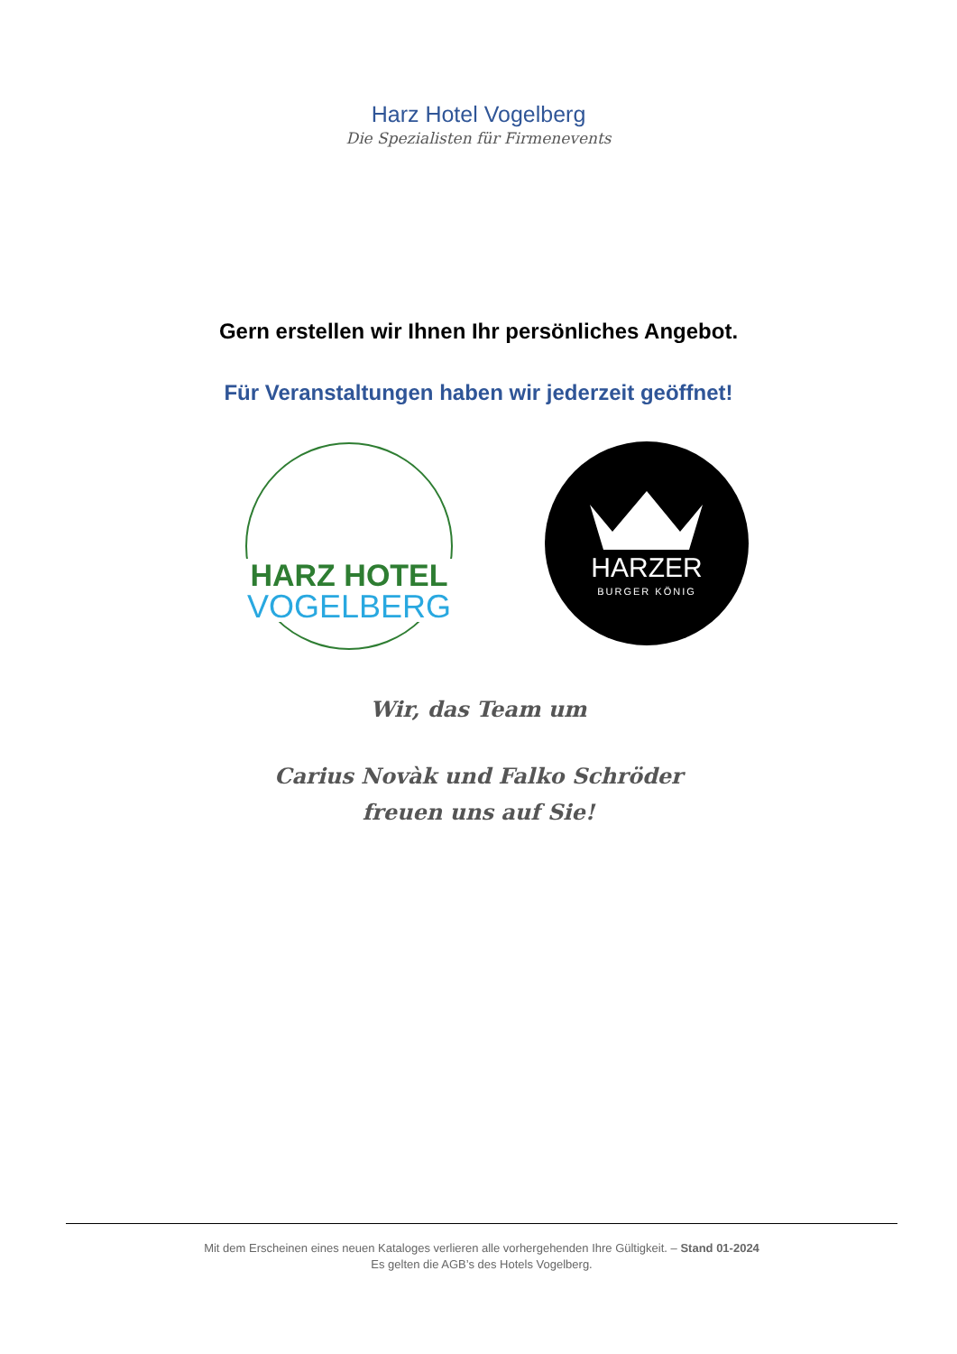Harz Hotel Vogelberg
Die Spezialisten für Firmenevents
Gern erstellen wir Ihnen Ihr persönliches Angebot.
Für Veranstaltungen haben wir jederzeit geöffnet!
HARZ HOTEL
VOGELBERG
HARZER
BURGER KÖNIG
Wir, das Team um
Carius Novàk und Falko Schröder
freuen uns auf Sie!
Mit dem Erscheinen eines neuen Kataloges verlieren alle vorhergehenden Ihre Gültigkeit. – Stand 01-2024
Es gelten die AGB’s des Hotels Vogelberg.